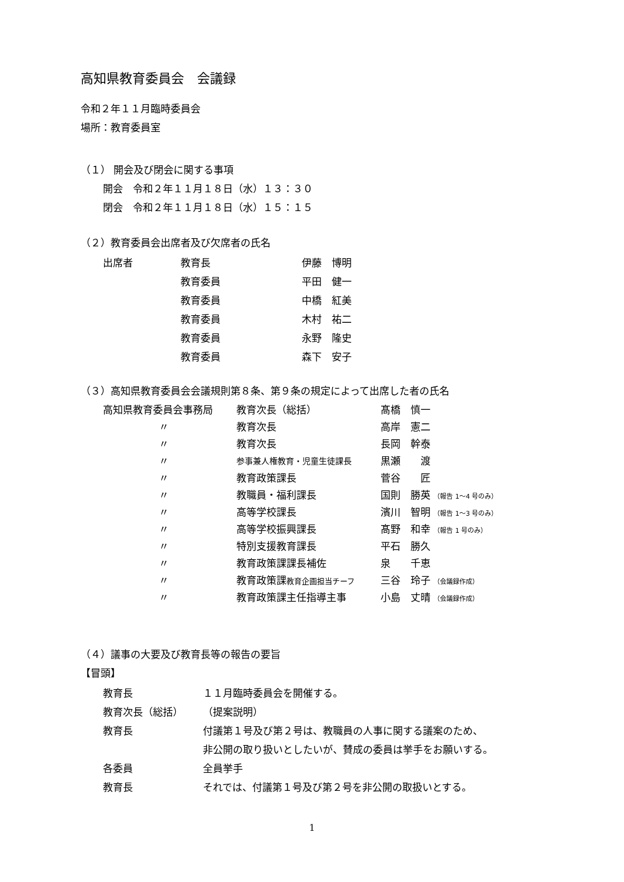高知県教育委員会　会議録
令和２年１１月臨時委員会
場所：教育委員室
（１） 開会及び閉会に関する事項
開会　令和２年１１月１８日（水）１３：３０
閉会　令和２年１１月１８日（水）１５：１５
（２）教育委員会出席者及び欠席者の氏名
| 出席者 | 教育長 | 伊藤 博明 |
| | 教育委員 | 平田 健一 |
| | 教育委員 | 中橋 紅美 |
| | 教育委員 | 木村 祐二 |
| | 教育委員 | 永野 隆史 |
| | 教育委員 | 森下 安子 |
（３）高知県教育委員会会議規則第８条、第９条の規定によって出席した者の氏名
| 高知県教育委員会事務局 | 教育次長（総括） | 髙橋 慎一 |
| 〃 | 教育次長 | 高岸 憲二 |
| 〃 | 教育次長 | 長岡 幹泰 |
| 〃 | 参事兼人権教育・児童生徒課長 | 黒瀬 渡 |
| 〃 | 教育政策課長 | 菅谷 匠 |
| 〃 | 教職員・福利課長 | 国則 勝英 （報告 1～4 号のみ） |
| 〃 | 高等学校課長 | 濱川 智明 （報告 1～3 号のみ） |
| 〃 | 高等学校振興課長 | 髙野 和幸 （報告 1 号のみ） |
| 〃 | 特別支援教育課長 | 平石 勝久 |
| 〃 | 教育政策課課長補佐 | 泉 千恵 |
| 〃 | 教育政策課 教育企画担当チーフ | 三谷 玲子 （会議録作成） |
| 〃 | 教育政策課主任指導主事 | 小島 丈晴 （会議録作成） |
（４）議事の大要及び教育長等の報告の要旨
【冒頭】
| 教育長 | １１月臨時委員会を開催する。 |
| 教育次長（総括） | （提案説明） |
| 教育長 | 付議第１号及び第２号は、教職員の人事に関する議案のため、 |
| | 非公開の取り扱いとしたいが、賛成の委員は挙手をお願いする。 |
| 各委員 | 全員挙手 |
| 教育長 | それでは、付議第１号及び第２号を非公開の取扱いとする。 |
1